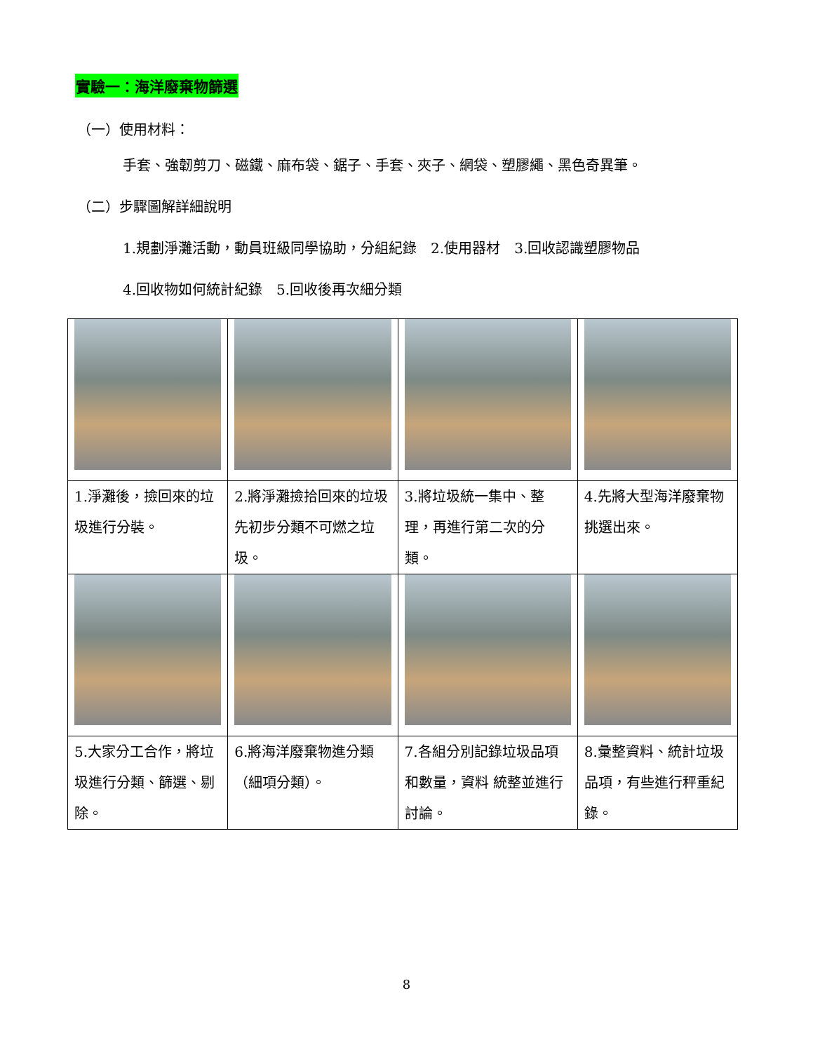實驗一：海洋廢棄物篩選
（一）使用材料：
手套、強韌剪刀、磁鐵、麻布袋、鋸子、手套、夾子、網袋、塑膠繩、黑色奇異筆。
（二）步驟圖解詳細說明
1.規劃淨灘活動，動員班級同學協助，分組紀錄　2.使用器材　3.回收認識塑膠物品
4.回收物如何統計紀錄　5.回收後再次細分類
| 1.淨灘後，撿回來的垃圾進行分裝。 | 2.將淨灘撿拾回來的垃圾先初步分類不可燃之垃圾。 | 3.將垃圾統一集中、整理，再進行第二次的分類。 | 4.先將大型海洋廢棄物挑選出來。 |
| 5.大家分工合作，將垃圾進行分類、篩選、剔除。 | 6.將海洋廢棄物進分類（細項分類）。 | 7.各組分別記錄垃圾品項和數量，資料 統整並進行討論。 | 8.彙整資料、統計垃圾品項，有些進行秤重紀錄。 |
8